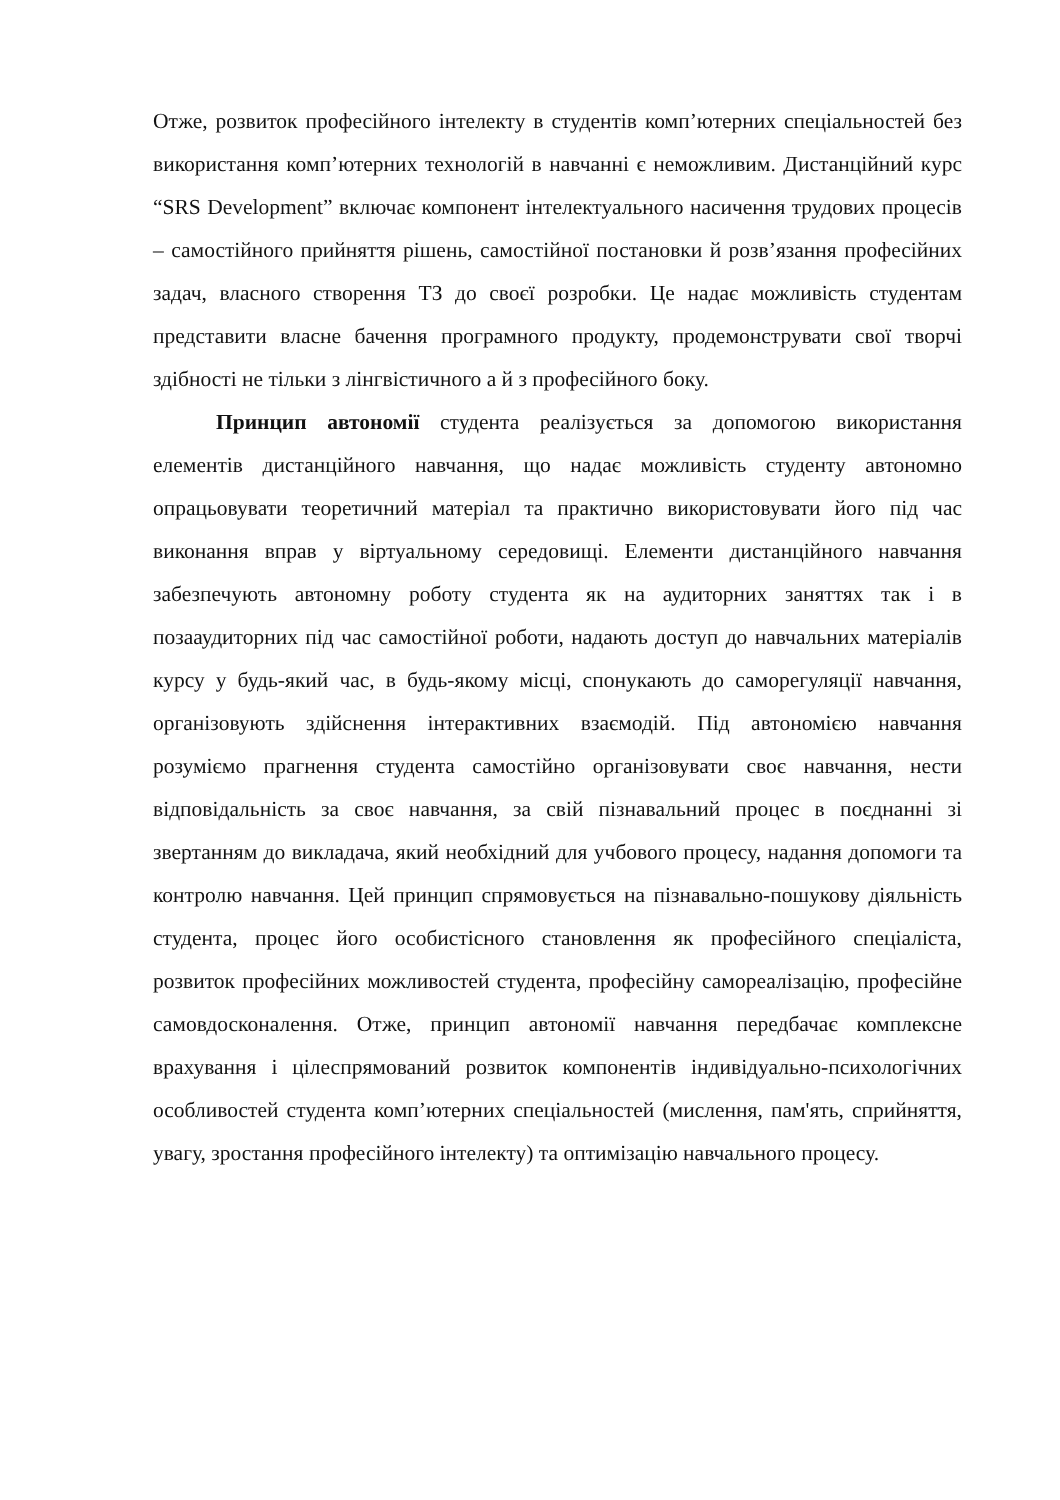Отже, розвиток професійного інтелекту в студентів комп’ютерних спеціальностей без використання комп’ютерних технологій в навчанні є неможливим. Дистанційний курс “SRS Development” включає компонент інтелектуального насичення трудових процесів – самостійного прийняття рішень, самостійної постановки й розв’язання професійних задач, власного створення ТЗ до своєї розробки. Це надає можливість студентам представити власне бачення програмного продукту, продемонструвати свої творчі здібності не тільки з лінгвістичного а й з професійного боку.
Принцип автономії студента реалізується за допомогою використання елементів дистанційного навчання, що надає можливість студенту автономно опрацьовувати теоретичний матеріал та практично використовувати його під час виконання вправ у віртуальному середовищі. Елементи дистанційного навчання забезпечують автономну роботу студента як на аудиторних заняттях так і в позааудиторних під час самостійної роботи, надають доступ до навчальних матеріалів курсу у будь-який час, в будь-якому місці, спонукають до саморегуляції навчання, організовують здійснення інтерактивних взаємодій. Під автономією навчання розуміємо прагнення студента самостійно організовувати своє навчання, нести відповідальність за своє навчання, за свій пізнавальний процес в поєднанні зі звертанням до викладача, який необхідний для учбового процесу, надання допомоги та контролю навчання. Цей принцип спрямовується на пізнавально-пошукову діяльність студента, процес його особистісного становлення як професійного спеціаліста, розвиток професійних можливостей студента, професійну самореалізацію, професійне самовдосконалення. Отже, принцип автономії навчання передбачає комплексне врахування і цілеспрямований розвиток компонентів індивідуально-психологічних особливостей студента комп’ютерних спеціальностей (мислення, пам'ять, сприйняття, увагу, зростання професійного інтелекту) та оптимізацію навчального процесу.